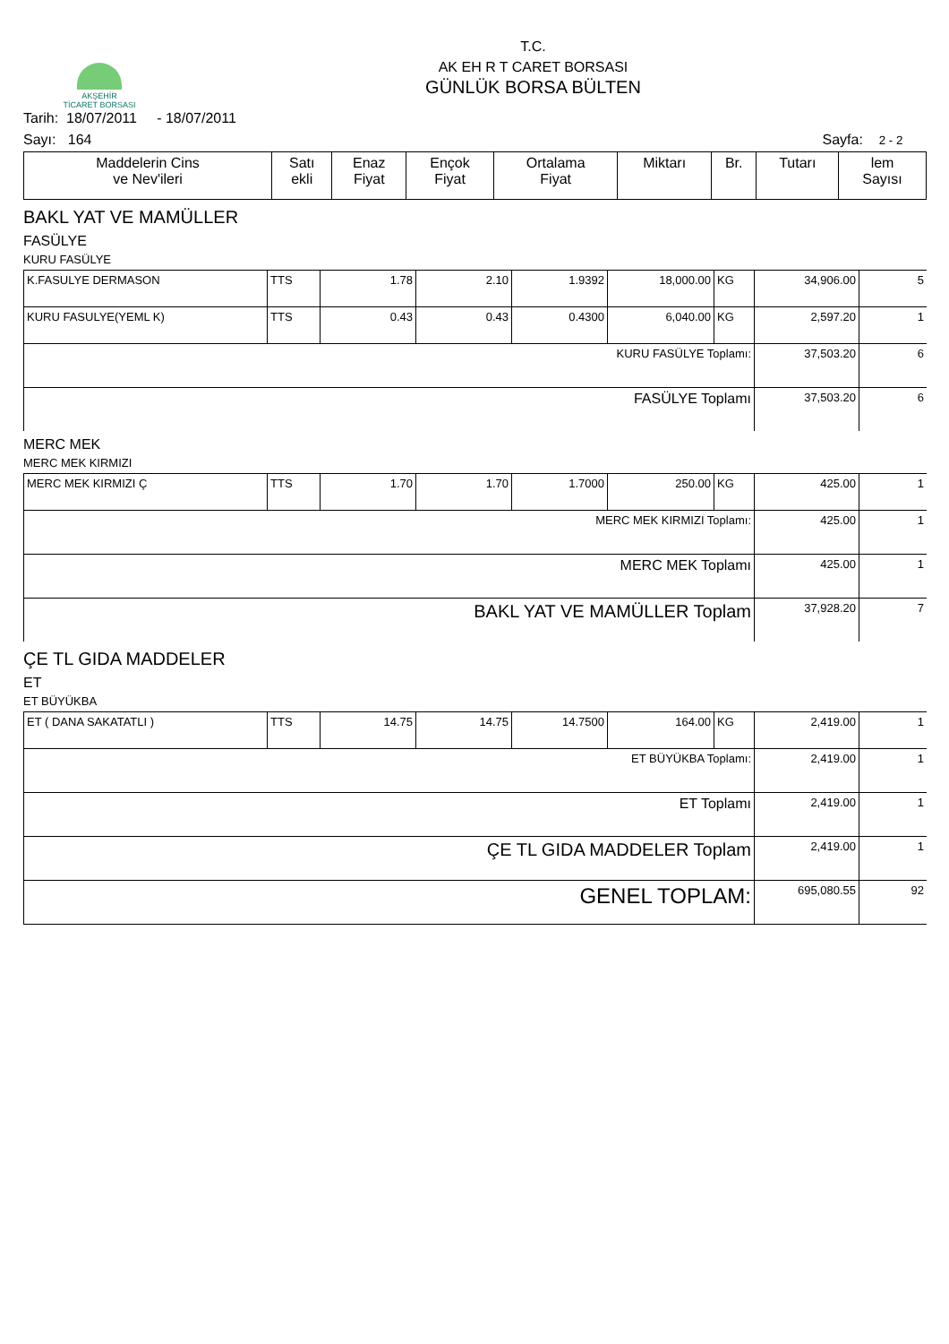AKŞEHİR
TİCARET BORSASI
T.C.
AK EH R T CARET BORSASI
GÜNLÜK BORSA BÜLTEN
Tarih: 18/07/2011 - 18/07/2011
Sayı: 164 Sayfa: 2 - 2
| Maddelerin Cins ve Nev'ileri | Satı ekli | Enaz Fiyat | Ençok Fiyat | Ortalama Fiyat | Miktarı | Br. | Tutarı | lem Sayısı |
BAKL YAT VE MAMÜLLER
FASÜLYE
KURU FASÜLYE
| K.FASULYE DERMASON | TTS | 1.78 | 2.10 | 1.9392 | 18,000.00 | KG | 34,906.00 | 5 |
| KURU FASULYE(YEML K) | TTS | 0.43 | 0.43 | 0.4300 | 6,040.00 | KG | 2,597.20 | 1 |
| KURU FASÜLYE Toplamı: | | | | | | | 37,503.20 | 6 |
| FASÜLYE Toplamı | | | | | | | 37,503.20 | 6 |
MERC MEK
MERC MEK KIRMIZI
| MERC MEK KIRMIZI Ç | TTS | 1.70 | 1.70 | 1.7000 | 250.00 | KG | 425.00 | 1 |
| MERC MEK KIRMIZI Toplamı: | | | | | | | 425.00 | 1 |
| MERC MEK Toplamı | | | | | | | 425.00 | 1 |
| BAKL YAT VE MAMÜLLER Toplam | | | | | | | 37,928.20 | 7 |
ÇE TL GIDA MADDELER
ET
ET BÜYÜKBA
| ET ( DANA SAKATATLI ) | TTS | 14.75 | 14.75 | 14.7500 | 164.00 | KG | 2,419.00 | 1 |
| ET BÜYÜKBA Toplamı: | | | | | | | 2,419.00 | 1 |
| ET Toplamı | | | | | | | 2,419.00 | 1 |
| ÇE TL GIDA MADDELER Toplam | | | | | | | 2,419.00 | 1 |
| GENEL TOPLAM: | | | | | | | 695,080.55 | 92 |